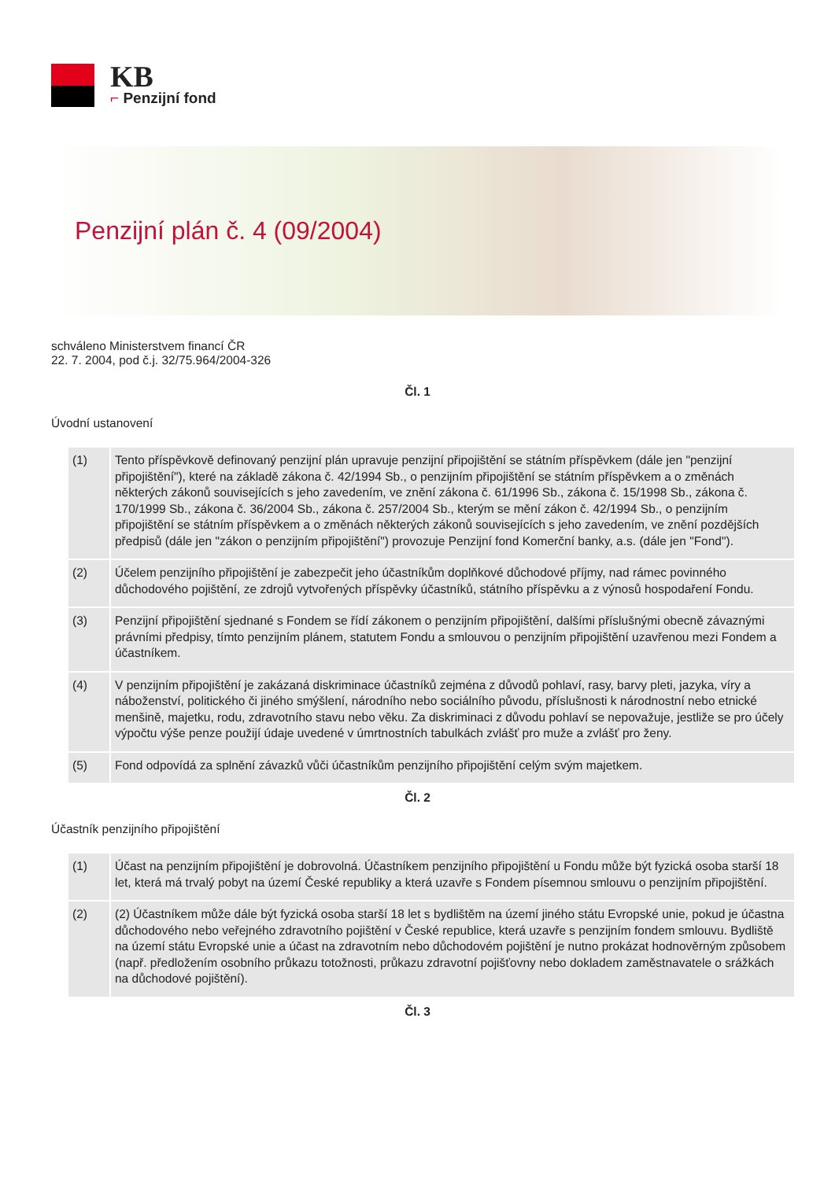KB
⌐ Penzijní fond
Penzijní plán č. 4 (09/2004)
schváleno Ministerstvem financí ČR
22. 7. 2004, pod č.j. 32/75.964/2004-326
Čl. 1
Úvodní ustanovení
| (1) | Tento příspěvkově definovaný penzijní plán upravuje penzijní připojištění se státním příspěvkem (dále jen "penzijní připojištění"), které na základě zákona č. 42/1994 Sb., o penzijním připojištění se státním příspěvkem a o změnách některých zákonů souvisejících s jeho zavedením, ve znění zákona č. 61/1996 Sb., zákona č. 15/1998 Sb., zákona č. 170/1999 Sb., zákona č. 36/2004 Sb., zákona č. 257/2004 Sb., kterým se mění zákon č. 42/1994 Sb., o penzijním připojištění se státním příspěvkem a o změnách některých zákonů souvisejících s jeho zavedením, ve znění pozdějších předpisů (dále jen "zákon o penzijním připojištění") provozuje Penzijní fond Komerční banky, a.s. (dále jen "Fond"). |
| (2) | Účelem penzijního připojištění je zabezpečit jeho účastníkům doplňkové důchodové příjmy, nad rámec povinného důchodového pojištění, ze zdrojů vytvořených příspěvky účastníků, státního příspěvku a z výnosů hospodaření Fondu. |
| (3) | Penzijní připojištění sjednané s Fondem se řídí zákonem o penzijním připojištění, dalšími příslušnými obecně závaznými právními předpisy, tímto penzijním plánem, statutem Fondu a smlouvou o penzijním připojištění uzavřenou mezi Fondem a účastníkem. |
| (4) | V penzijním připojištění je zakázaná diskriminace účastníků zejména z důvodů pohlaví, rasy, barvy pleti, jazyka, víry a náboženství, politického či jiného smýšlení, národního nebo sociálního původu, příslušnosti k národnostní nebo etnické menšině, majetku, rodu, zdravotního stavu nebo věku. Za diskriminaci z důvodu pohlaví se nepovažuje, jestliže se pro účely výpočtu výše penze použijí údaje uvedené v úmrtnostních tabulkách zvlášť pro muže a zvlášť pro ženy. |
| (5) | Fond odpovídá za splnění závazků vůči účastníkům penzijního připojištění celým svým majetkem. |
Čl. 2
Účastník penzijního připojištění
| (1) | Účast na penzijním připojištění je dobrovolná. Účastníkem penzijního připojištění u Fondu může být fyzická osoba starší 18 let, která má trvalý pobyt na území České republiky a která uzavře s Fondem písemnou smlouvu o penzijním připojištění. |
| (2) | (2) Účastníkem může dále být fyzická osoba starší 18 let s bydlištěm na území jiného státu Evropské unie, pokud je účastna důchodového nebo veřejného zdravotního pojištění v České republice, která uzavře s penzijním fondem smlouvu. Bydliště na území státu Evropské unie a účast na zdravotním nebo důchodovém pojištění je nutno prokázat hodnověrným způsobem (např. předložením osobního průkazu totožnosti, průkazu zdravotní pojišťovny nebo dokladem zaměstnavatele o srážkách na důchodové pojištění). |
Čl. 3